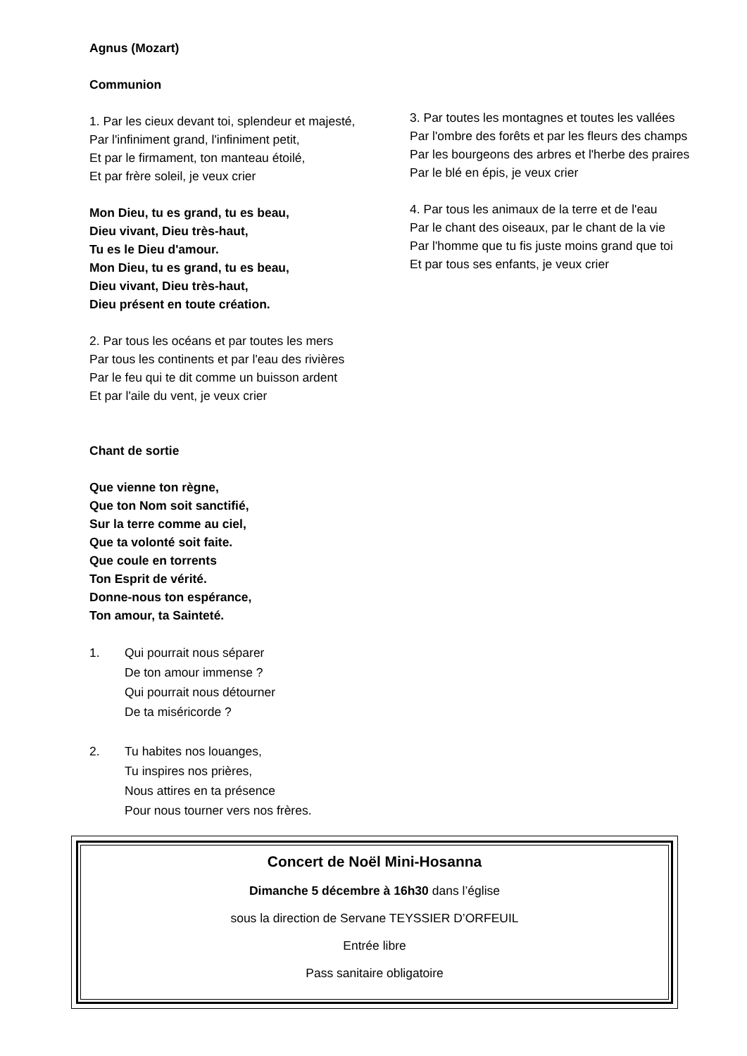Agnus (Mozart)
Communion
1. Par les cieux devant toi, splendeur et majesté,
Par l'infiniment grand, l'infiniment petit,
Et par le firmament, ton manteau étoilé,
Et par frère soleil, je veux crier
Mon Dieu, tu es grand, tu es beau,
Dieu vivant, Dieu très-haut,
Tu es le Dieu d'amour.
Mon Dieu, tu es grand, tu es beau,
Dieu vivant, Dieu très-haut,
Dieu présent en toute création.
2. Par tous les océans et par toutes les mers
Par tous les continents et par l'eau des rivières
Par le feu qui te dit comme un buisson ardent
Et par l'aile du vent, je veux crier
Chant de sortie
Que vienne ton règne,
Que ton Nom soit sanctifié,
Sur la terre comme au ciel,
Que ta volonté soit faite.
Que coule en torrents
Ton Esprit de vérité.
Donne-nous ton espérance,
Ton amour, ta Sainteté.
1. Qui pourrait nous séparer
De ton amour immense ?
Qui pourrait nous détourner
De ta miséricorde ?
2. Tu habites nos louanges,
Tu inspires nos prières,
Nous attires en ta présence
Pour nous tourner vers nos frères.
3. Par toutes les montagnes et toutes les vallées
Par l'ombre des forêts et par les fleurs des champs
Par les bourgeons des arbres et l'herbe des praires
Par le blé en épis, je veux crier
4. Par tous les animaux de la terre et de l'eau
Par le chant des oiseaux, par le chant de la vie
Par l'homme que tu fis juste moins grand que toi
Et par tous ses enfants, je veux crier
Concert de Noël Mini-Hosanna
Dimanche 5 décembre à 16h30 dans l’église
sous la direction de Servane TEYSSIER D’ORFEUIL
Entrée libre
Pass sanitaire obligatoire